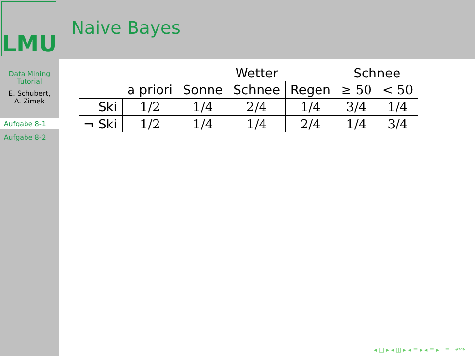LMU Naive Bayes
Data Mining
Tutorial
E. Schubert,
A. Zimek
Aufgabe 8-1
Aufgabe 8-2
| | | Wetter | | | Schnee | |
| --- | --- | --- | --- | --- | --- | --- |
| | a priori | Sonne | Schnee | Regen | ≥ 50 | < 50 |
| Ski | 1/2 | 1/4 | 2/4 | 1/4 | 3/4 | 1/4 |
| ¬ Ski | 1/2 | 1/4 | 1/4 | 2/4 | 1/4 | 3/4 |
◂ □ ▸ ◂ ◫ ▸ ◂ ≡ ▸ ◂ ≡ ▸ ≡ ↶↷